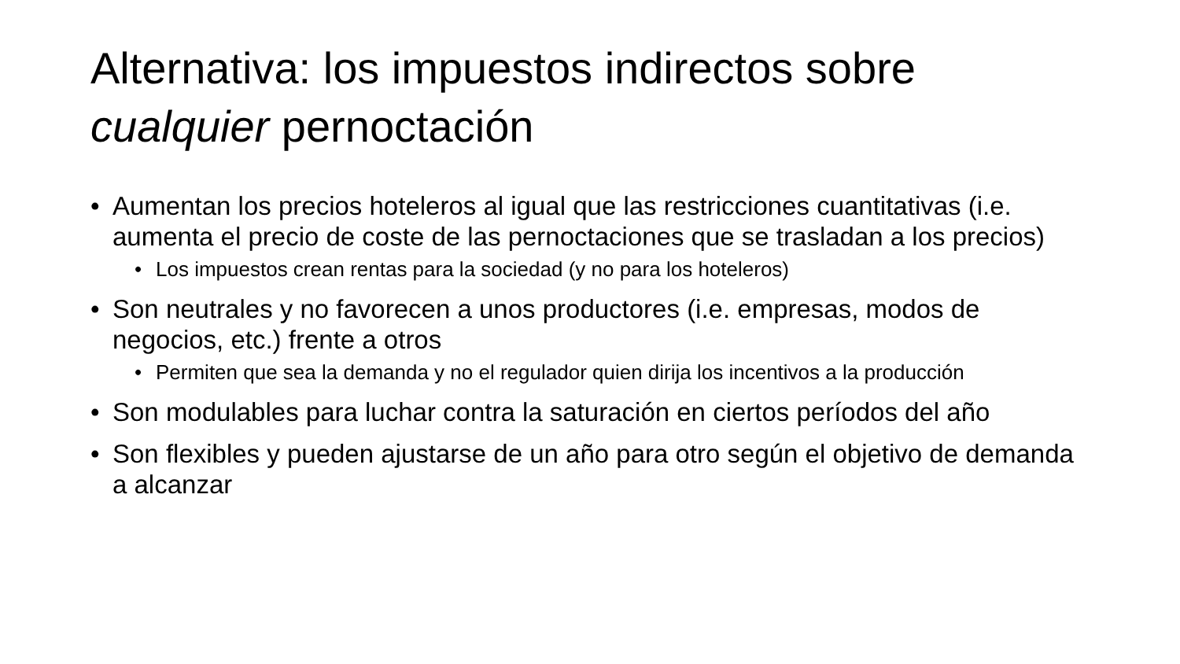Alternativa: los impuestos indirectos sobre cualquier pernoctación
• Aumentan los precios hoteleros al igual que las restricciones cuantitativas (i.e. aumenta el precio de coste de las pernoctaciones que se trasladan a los precios)
• Los impuestos crean rentas para la sociedad (y no para los hoteleros)
• Son neutrales y no favorecen a unos productores (i.e. empresas, modos de negocios, etc.) frente a otros
• Permiten que sea la demanda y no el regulador quien dirija los incentivos a la producción
• Son modulables para luchar contra la saturación en ciertos períodos del año
• Son flexibles y pueden ajustarse de un año para otro según el objetivo de demanda a alcanzar